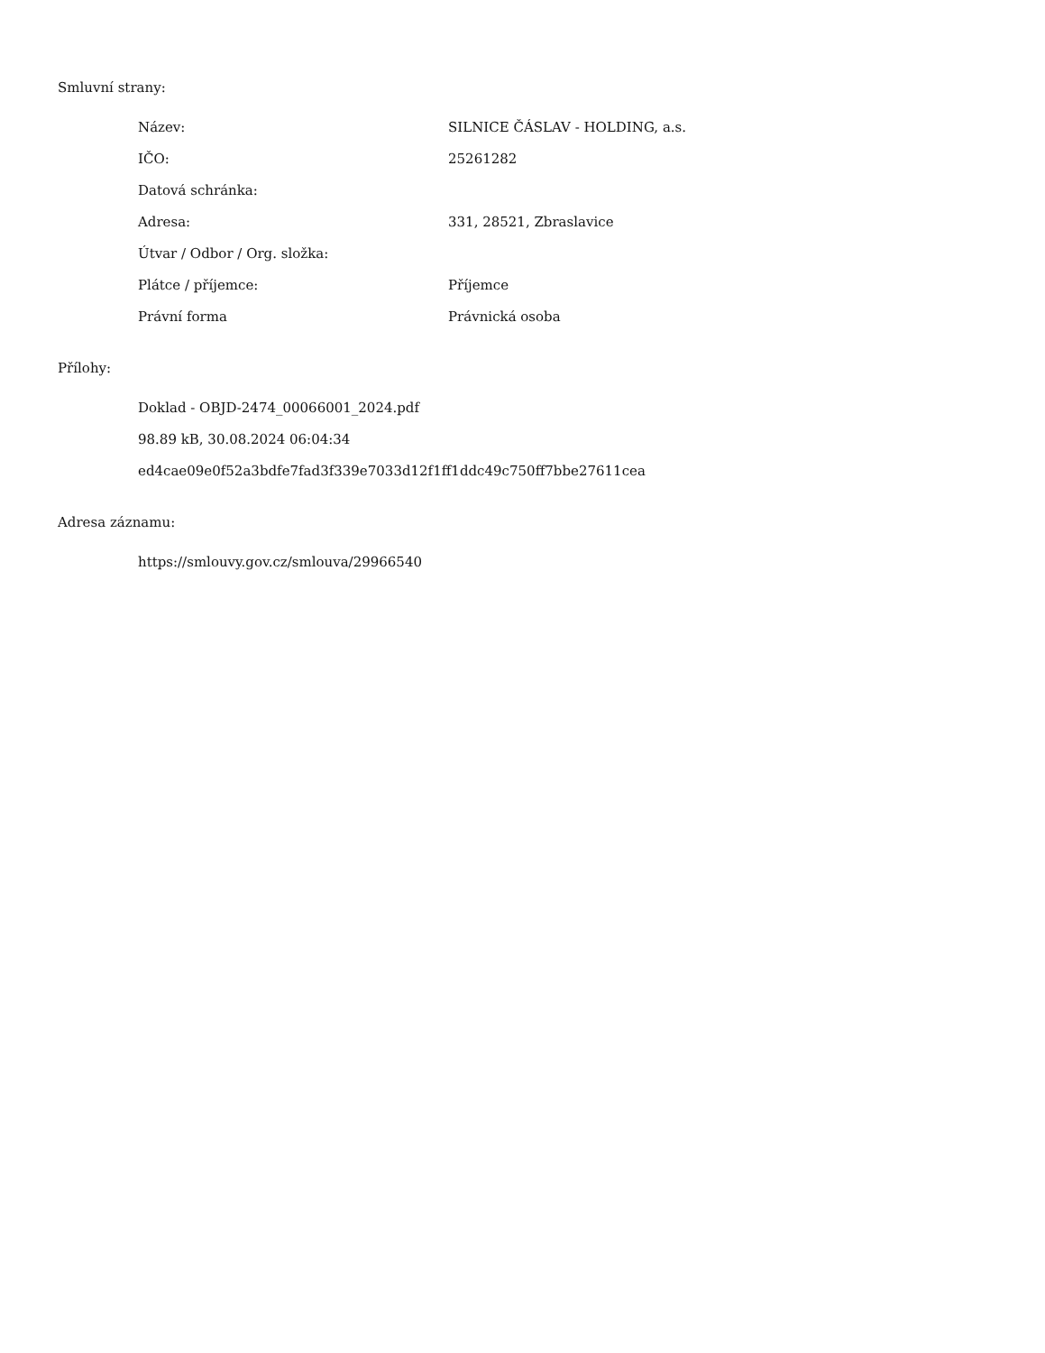Smluvní strany:
| Název: | SILNICE ČÁSLAV - HOLDING, a.s. |
| IČO: | 25261282 |
| Datová schránka: | |
| Adresa: | 331, 28521, Zbraslavice |
| Útvar / Odbor / Org. složka: | |
| Plátce / příjemce: | Příjemce |
| Právní forma | Právnická osoba |
Přílohy:
Doklad - OBJD-2474_00066001_2024.pdf
98.89 kB, 30.08.2024 06:04:34
ed4cae09e0f52a3bdfe7fad3f339e7033d12f1ff1ddc49c750ff7bbe27611cea
Adresa záznamu:
https://smlouvy.gov.cz/smlouva/29966540